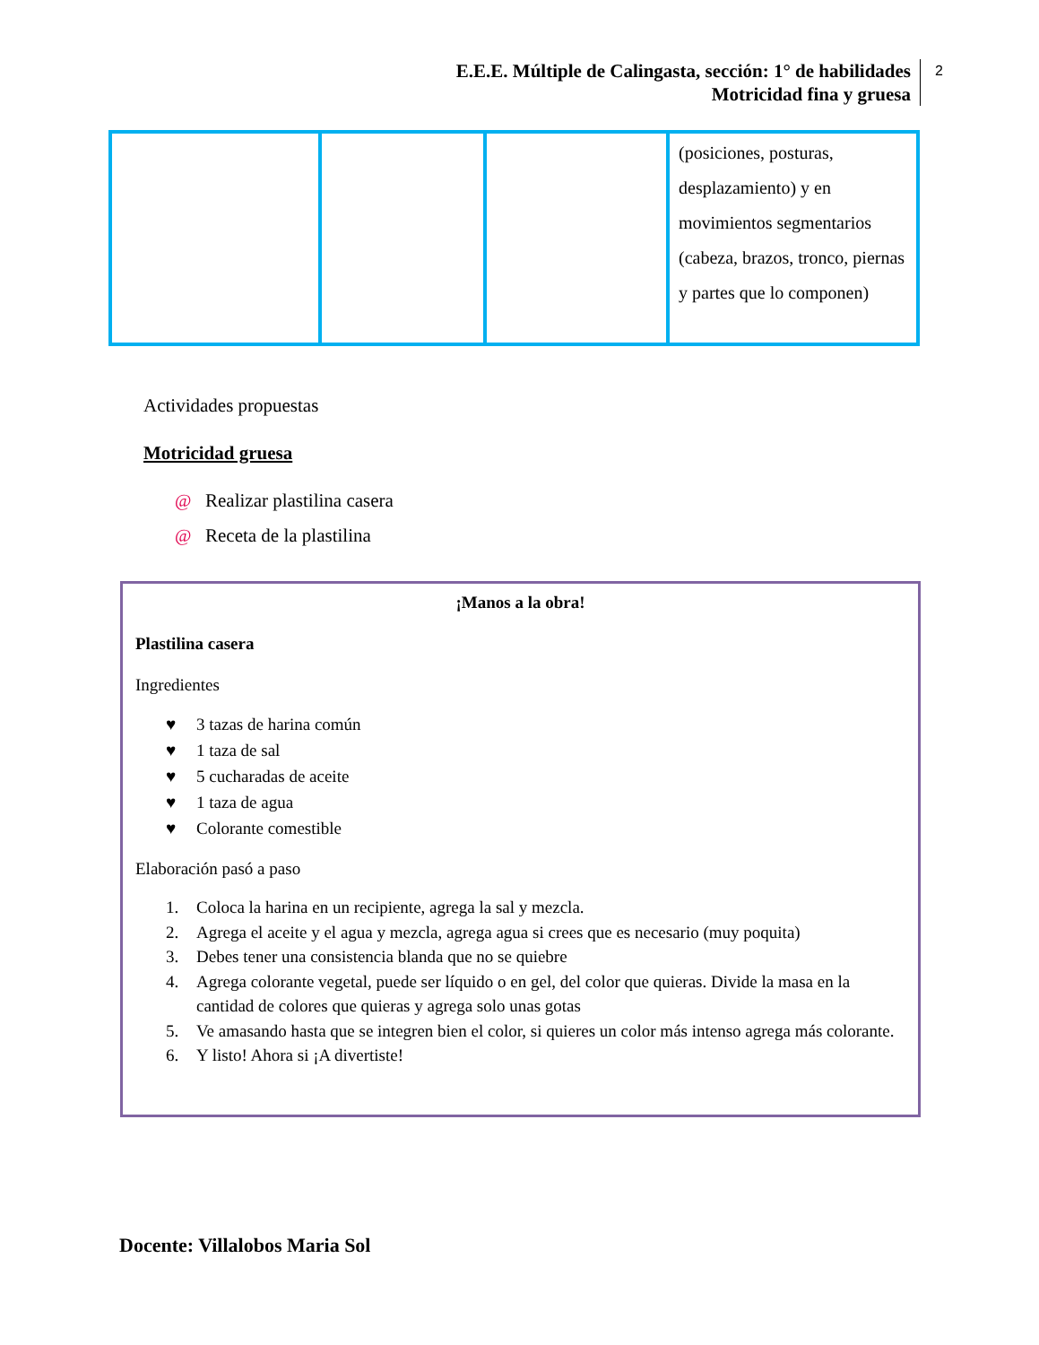E.E.E. Múltiple de Calingasta, sección: 1° de habilidades
Motricidad fina y gruesa
2
| | | | (posiciones, posturas, desplazamiento) y en movimientos segmentarios (cabeza, brazos, tronco, piernas y partes que lo componen) |
Actividades propuestas
Motricidad gruesa
@ Realizar plastilina casera
@ Receta de la plastilina
¡Manos a la obra!
Plastilina casera
Ingredientes
♥ 3 tazas de harina común
♥ 1 taza de sal
♥ 5 cucharadas de aceite
♥ 1 taza de agua
♥ Colorante comestible
Elaboración pasó a paso
1. Coloca la harina en un recipiente, agrega la sal y mezcla.
2. Agrega el aceite y el agua y mezcla, agrega agua si crees que es necesario (muy poquita)
3. Debes tener una consistencia blanda que no se quiebre
4. Agrega colorante vegetal, puede ser líquido o en gel, del color que quieras. Divide la masa en la cantidad de colores que quieras y agrega solo unas gotas
5. Ve amasando hasta que se integren bien el color, si quieres un color más intenso agrega más colorante.
6. Y listo! Ahora si ¡A divertiste!
Docente: Villalobos Maria Sol